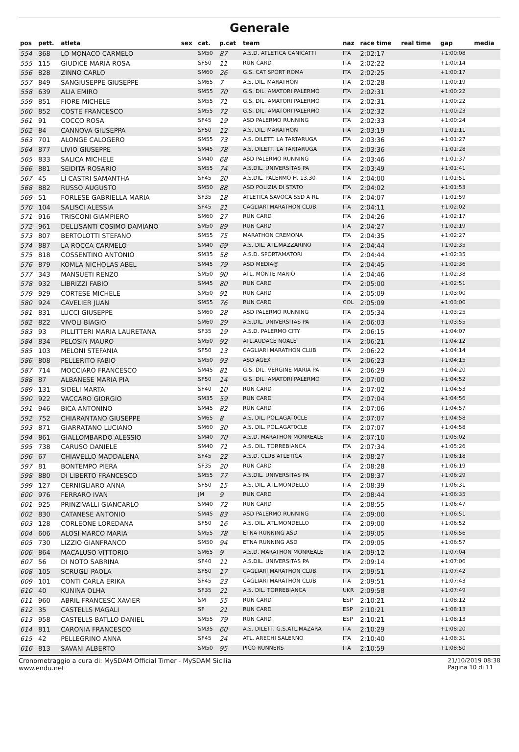Generale
| pos | pett. | atleta | sex | cat. | p.cat | team | naz | race time | real time | gap | media |
| --- | --- | --- | --- | --- | --- | --- | --- | --- | --- | --- | --- |
| 554 | 368 | LO MONACO CARMELO | | SM50 | 87 | A.S.D. ATLETICA CANICATTI | ITA | 2:02:17 | | +1:00:08 | |
| 555 | 115 | GIUDICE MARIA ROSA | | SF50 | 11 | RUN CARD | ITA | 2:02:22 | | +1:00:14 | |
| 556 | 828 | ZINNO CARLO | | SM60 | 26 | G.S. CAT SPORT ROMA | ITA | 2:02:25 | | +1:00:17 | |
| 557 | 849 | SANGIUSEPPE GIUSEPPE | | SM65 | 7 | A.S. DIL. MARATHON | ITA | 2:02:28 | | +1:00:19 | |
| 558 | 639 | ALIA EMIRO | | SM55 | 70 | G.S. DIL. AMATORI PALERMO | ITA | 2:02:31 | | +1:00:22 | |
| 559 | 851 | FIORE MICHELE | | SM55 | 71 | G.S. DIL. AMATORI PALERMO | ITA | 2:02:31 | | +1:00:22 | |
| 560 | 852 | COSTE FRANCESCO | | SM55 | 72 | G.S. DIL. AMATORI PALERMO | ITA | 2:02:32 | | +1:00:23 | |
| 561 | 91 | COCCO ROSA | | SF45 | 19 | ASD PALERMO RUNNING | ITA | 2:02:33 | | +1:00:24 | |
| 562 | 84 | CANNOVA GIUSEPPA | | SF50 | 12 | A.S. DIL. MARATHON | ITA | 2:03:19 | | +1:01:11 | |
| 563 | 701 | ALONGE CALOGERO | | SM55 | 73 | A.S. DILETT. LA TARTARUGA | ITA | 2:03:36 | | +1:01:27 | |
| 564 | 877 | LIVIO GIUSEPPE | | SM45 | 78 | A.S. DILETT. LA TARTARUGA | ITA | 2:03:36 | | +1:01:28 | |
| 565 | 833 | SALICA MICHELE | | SM40 | 68 | ASD PALERMO RUNNING | ITA | 2:03:46 | | +1:01:37 | |
| 566 | 881 | SEIDITA ROSARIO | | SM55 | 74 | A.S.DIL. UNIVERSITAS PA | ITA | 2:03:49 | | +1:01:41 | |
| 567 | 45 | LI CASTRI SAMANTHA | | SF45 | 20 | A.S.DIL. PALERMO H. 13,30 | ITA | 2:04:00 | | +1:01:51 | |
| 568 | 882 | RUSSO AUGUSTO | | SM50 | 88 | ASD POLIZIA DI STATO | ITA | 2:04:02 | | +1:01:53 | |
| 569 | 51 | FORLESE GABRIELLA MARIA | | SF35 | 18 | ATLETICA SAVOCA SSD A RL | ITA | 2:04:07 | | +1:01:59 | |
| 570 | 104 | SALISCI ALESSIA | | SF45 | 21 | CAGLIARI MARATHON CLUB | ITA | 2:04:11 | | +1:02:02 | |
| 571 | 916 | TRISCONI GIAMPIERO | | SM60 | 27 | RUN CARD | ITA | 2:04:26 | | +1:02:17 | |
| 572 | 961 | DELLISANTI COSIMO DAMIANO | | SM50 | 89 | RUN CARD | ITA | 2:04:27 | | +1:02:19 | |
| 573 | 807 | BERTOLOTTI STEFANO | | SM55 | 75 | MARATHON CREMONA | ITA | 2:04:35 | | +1:02:27 | |
| 574 | 887 | LA ROCCA CARMELO | | SM40 | 69 | A.S. DIL. ATL.MAZZARINO | ITA | 2:04:44 | | +1:02:35 | |
| 575 | 818 | COSSENTINO ANTONIO | | SM35 | 58 | A.S.D. SPORTAMATORI | ITA | 2:04:44 | | +1:02:35 | |
| 576 | 879 | KOMLA NICHOLAS ABEL | | SM45 | 79 | ASD MEDIA@ | ITA | 2:04:45 | | +1:02:36 | |
| 577 | 343 | MANSUETI RENZO | | SM50 | 90 | ATL. MONTE MARIO | ITA | 2:04:46 | | +1:02:38 | |
| 578 | 932 | LIBRIZZI FABIO | | SM45 | 80 | RUN CARD | ITA | 2:05:00 | | +1:02:51 | |
| 579 | 929 | CORTESE MICHELE | | SM50 | 91 | RUN CARD | ITA | 2:05:09 | | +1:03:00 | |
| 580 | 924 | CAVELIER JUAN | | SM55 | 76 | RUN CARD | COL | 2:05:09 | | +1:03:00 | |
| 581 | 831 | LUCCI GIUSEPPE | | SM60 | 28 | ASD PALERMO RUNNING | ITA | 2:05:34 | | +1:03:25 | |
| 582 | 822 | VIVOLI BIAGIO | | SM60 | 29 | A.S.DIL. UNIVERSITAS PA | ITA | 2:06:03 | | +1:03:55 | |
| 583 | 93 | PILLITTERI MARIA LAURETANA | | SF35 | 19 | A.S.D. PALERMO CITY | ITA | 2:06:15 | | +1:04:07 | |
| 584 | 834 | PELOSIN MAURO | | SM50 | 92 | ATL.AUDACE NOALE | ITA | 2:06:21 | | +1:04:12 | |
| 585 | 103 | MELONI STEFANIA | | SF50 | 13 | CAGLIARI MARATHON CLUB | ITA | 2:06:22 | | +1:04:14 | |
| 586 | 808 | PELLERITO FABIO | | SM50 | 93 | ASD AGEX | ITA | 2:06:23 | | +1:04:15 | |
| 587 | 714 | MOCCIARO FRANCESCO | | SM45 | 81 | G.S. DIL. VERGINE MARIA PA | ITA | 2:06:29 | | +1:04:20 | |
| 588 | 87 | ALBANESE MARIA PIA | | SF50 | 14 | G.S. DIL. AMATORI PALERMO | ITA | 2:07:00 | | +1:04:52 | |
| 589 | 131 | SIDELI MARTA | | SF40 | 10 | RUN CARD | ITA | 2:07:02 | | +1:04:53 | |
| 590 | 922 | VACCARO GIORGIO | | SM35 | 59 | RUN CARD | ITA | 2:07:04 | | +1:04:56 | |
| 591 | 946 | BICA ANTONINO | | SM45 | 82 | RUN CARD | ITA | 2:07:06 | | +1:04:57 | |
| 592 | 752 | CHIARANTANO GIUSEPPE | | SM65 | 8 | A.S. DIL. POL.AGAT0CLE | ITA | 2:07:07 | | +1:04:58 | |
| 593 | 871 | GIARRATANO LUCIANO | | SM60 | 30 | A.S. DIL. POL.AGAT0CLE | ITA | 2:07:07 | | +1:04:58 | |
| 594 | 861 | GIALLOMBARDO ALESSIO | | SM40 | 70 | A.S.D. MARATHON MONREALE | ITA | 2:07:10 | | +1:05:02 | |
| 595 | 738 | CARUSO DANIELE | | SM40 | 71 | A.S. DIL. TORREBIANCA | ITA | 2:07:34 | | +1:05:26 | |
| 596 | 67 | CHIAVELLO MADDALENA | | SF45 | 22 | A.S.D. CLUB ATLETICA | ITA | 2:08:27 | | +1:06:18 | |
| 597 | 81 | BONTEMPO PIERA | | SF35 | 20 | RUN CARD | ITA | 2:08:28 | | +1:06:19 | |
| 598 | 880 | DI LIBERTO FRANCESCO | | SM55 | 77 | A.S.DIL. UNIVERSITAS PA | ITA | 2:08:37 | | +1:06:29 | |
| 599 | 127 | CERNIGLIARO ANNA | | SF50 | 15 | A.S. DIL. ATL.MONDELLO | ITA | 2:08:39 | | +1:06:31 | |
| 600 | 976 | FERRARO IVAN | | JM | 9 | RUN CARD | ITA | 2:08:44 | | +1:06:35 | |
| 601 | 925 | PRINZIVALLI GIANCARLO | | SM40 | 72 | RUN CARD | ITA | 2:08:55 | | +1:06:47 | |
| 602 | 830 | CATANESE ANTONIO | | SM45 | 83 | ASD PALERMO RUNNING | ITA | 2:09:00 | | +1:06:51 | |
| 603 | 128 | CORLEONE LOREDANA | | SF50 | 16 | A.S. DIL. ATL.MONDELLO | ITA | 2:09:00 | | +1:06:52 | |
| 604 | 606 | ALOSI MARCO MARIA | | SM55 | 78 | ETNA RUNNING ASD | ITA | 2:09:05 | | +1:06:56 | |
| 605 | 730 | LIZZIO GIANFRANCO | | SM50 | 94 | ETNA RUNNING ASD | ITA | 2:09:05 | | +1:06:57 | |
| 606 | 864 | MACALUSO VITTORIO | | SM65 | 9 | A.S.D. MARATHON MONREALE | ITA | 2:09:12 | | +1:07:04 | |
| 607 | 56 | DI NOTO SABRINA | | SF40 | 11 | A.S.DIL. UNIVERSITAS PA | ITA | 2:09:14 | | +1:07:06 | |
| 608 | 105 | SCRUGLI PAOLA | | SF50 | 17 | CAGLIARI MARATHON CLUB | ITA | 2:09:51 | | +1:07:42 | |
| 609 | 101 | CONTI CARLA ERIKA | | SF45 | 23 | CAGLIARI MARATHON CLUB | ITA | 2:09:51 | | +1:07:43 | |
| 610 | 40 | KUNINA OLHA | | SF35 | 21 | A.S. DIL. TORREBIANCA | UKR | 2:09:58 | | +1:07:49 | |
| 611 | 960 | ABRIL FRANCESC XAVIER | | SM | 55 | RUN CARD | ESP | 2:10:21 | | +1:08:12 | |
| 612 | 35 | CASTELLS MAGALI | | SF | 21 | RUN CARD | ESP | 2:10:21 | | +1:08:13 | |
| 613 | 958 | CASTELLS BATLLO DANIEL | | SM55 | 79 | RUN CARD | ESP | 2:10:21 | | +1:08:13 | |
| 614 | 811 | CARONIA FRANCESCO | | SM35 | 60 | A.S. DILETT. G.S.ATL.MAZARA | ITA | 2:10:29 | | +1:08:20 | |
| 615 | 42 | PELLEGRINO ANNA | | SF45 | 24 | ATL. ARECHI SALERNO | ITA | 2:10:40 | | +1:08:31 | |
| 616 | 813 | SAVANI ALBERTO | | SM50 | 95 | PICO RUNNERS | ITA | 2:10:59 | | +1:08:50 | |
Cronometraggio a cura di: MySDAM Official Timer - MySDAM Sicilia
www.endu.net
21/10/2019 08:38
Pagina 10 di 11